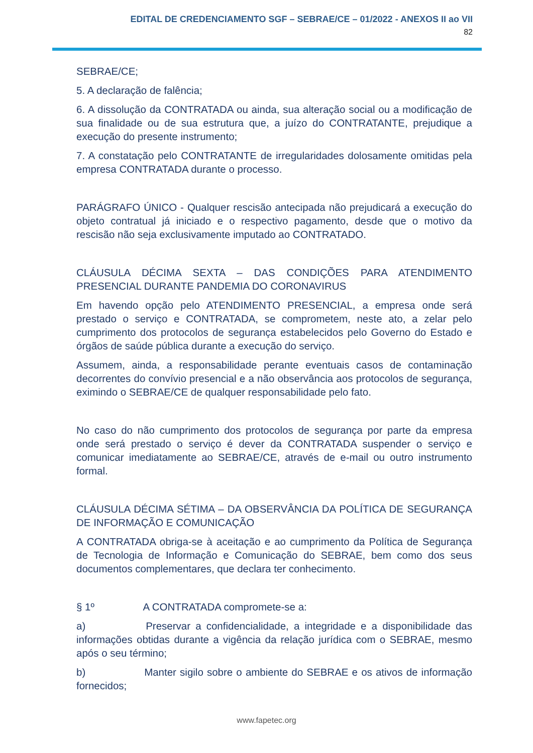EDITAL DE CREDENCIAMENTO SGF – SEBRAE/CE – 01/2022 - ANEXOS II ao VII
82
SEBRAE/CE;
5. A declaração de falência;
6. A dissolução da CONTRATADA ou ainda, sua alteração social ou a modificação de sua finalidade ou de sua estrutura que, a juízo do CONTRATANTE, prejudique a execução do presente instrumento;
7. A constatação pelo CONTRATANTE de irregularidades dolosamente omitidas pela empresa CONTRATADA durante o processo.
PARÁGRAFO ÚNICO - Qualquer rescisão antecipada não prejudicará a execução do objeto contratual já iniciado e o respectivo pagamento, desde que o motivo da rescisão não seja exclusivamente imputado ao CONTRATADO.
CLÁUSULA DÉCIMA SEXTA – DAS CONDIÇÕES PARA ATENDIMENTO PRESENCIAL DURANTE PANDEMIA DO CORONAVIRUS
Em havendo opção pelo ATENDIMENTO PRESENCIAL, a empresa onde será prestado o serviço e CONTRATADA, se comprometem, neste ato, a zelar pelo cumprimento dos protocolos de segurança estabelecidos pelo Governo do Estado e órgãos de saúde pública durante a execução do serviço.
Assumem, ainda, a responsabilidade perante eventuais casos de contaminação decorrentes do convívio presencial e a não observância aos protocolos de segurança, eximindo o SEBRAE/CE de qualquer responsabilidade pelo fato.
No caso do não cumprimento dos protocolos de segurança por parte da empresa onde será prestado o serviço é dever da CONTRATADA suspender o serviço e comunicar imediatamente ao SEBRAE/CE, através de e-mail ou outro instrumento formal.
CLÁUSULA DÉCIMA SÉTIMA – DA OBSERVÂNCIA DA POLÍTICA DE SEGURANÇA DE INFORMAÇÃO E COMUNICAÇÃO
A CONTRATADA obriga-se à aceitação e ao cumprimento da Política de Segurança de Tecnologia de Informação e Comunicação do SEBRAE, bem como dos seus documentos complementares, que declara ter conhecimento.
§ 1º A CONTRATADA compromete-se a:
a) Preservar a confidencialidade, a integridade e a disponibilidade das informações obtidas durante a vigência da relação jurídica com o SEBRAE, mesmo após o seu término;
b) Manter sigilo sobre o ambiente do SEBRAE e os ativos de informação fornecidos;
www.fapetec.org